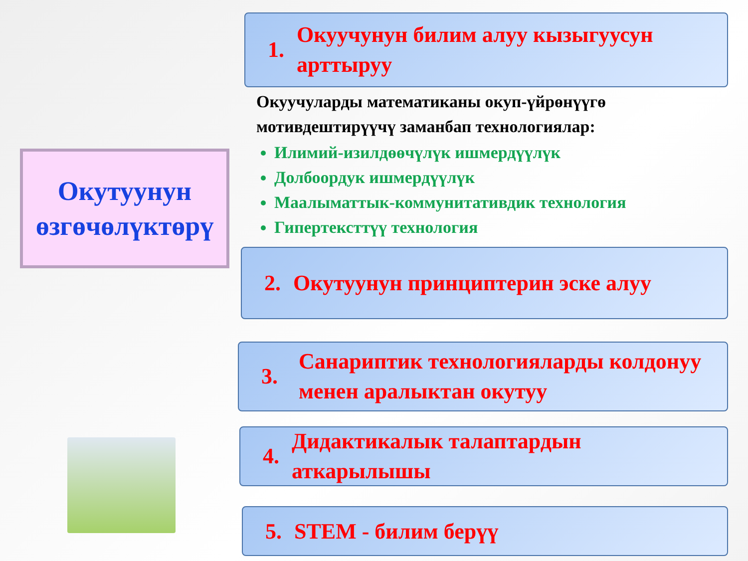Окутуунун
өзгөчөлүктөрү
1. Окуучунун билим алуу кызыгуусун арттыруу
Окуучуларды математиканы окуп-үйрөнүүгө мотивдештирүүчү заманбап технологиялар:
Илимий-изилдөөчүлүк ишмердүүлүк
Долбоордук ишмердүүлүк
Маалыматтык-коммунитативдик технология
Гипертексттүү технология
2. Окутуунун принциптерин эске алуу
3. Санариптик технологияларды колдонуу менен аралыктан окутуу
4. Дидактикалык талаптардын аткарылышы
5. STEM - билим берүү